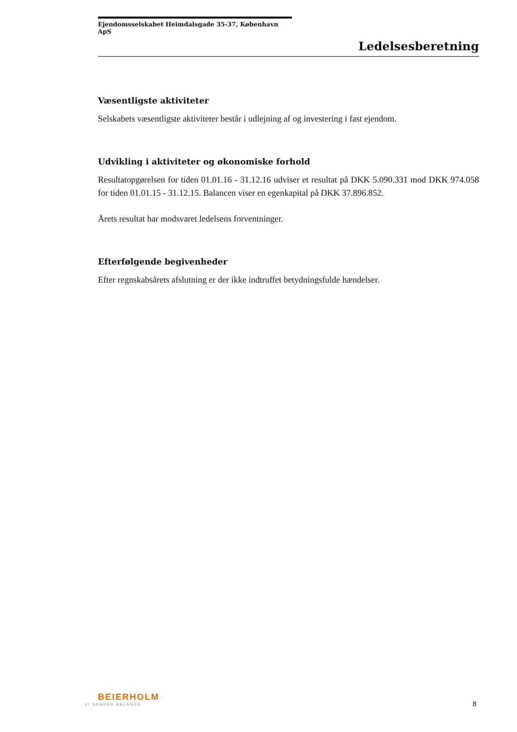Ejendomsselskabet Heimdalsgade 35-37, København ApS
Ledelsesberetning
Væsentligste aktiviteter
Selskabets væsentligste aktiviteter består i udlejning af og investering i fast ejendom.
Udvikling i aktiviteter og økonomiske forhold
Resultatopgørelsen for tiden 01.01.16 - 31.12.16 udviser et resultat på DKK 5.090.331 mod DKK 974.058 for tiden 01.01.15 - 31.12.15. Balancen viser en egenkapital på DKK 37.896.852.
Årets resultat har modsvaret ledelsens forventninger.
Efterfølgende begivenheder
Efter regnskabsårets afslutning er der ikke indtruffet betydningsfulde hændelser.
BEIERHOLM
VI SKABER BALANCE
8